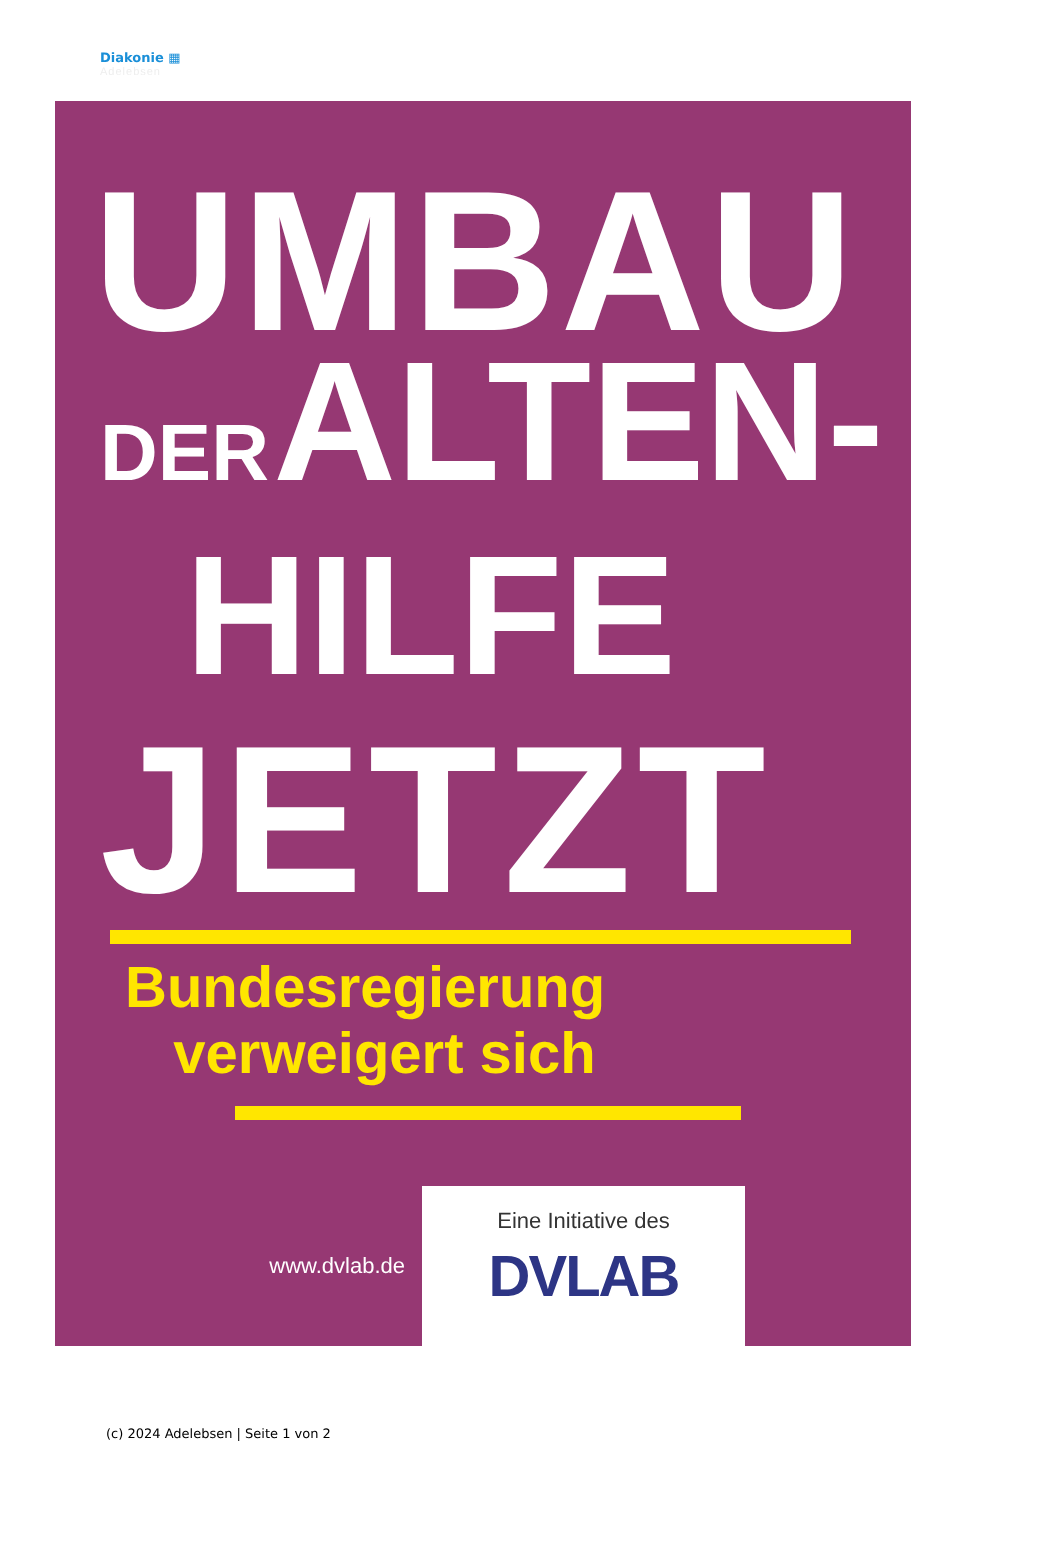Diakonie ▦
Adelebsen
UMBAU
DER ALTEN-
HILFE
JETZT
Bundesregierung
verweigert sich
www.dvlab.de
Eine Initiative des
DVLAB
(c) 2024 Adelebsen | Seite 1 von 2